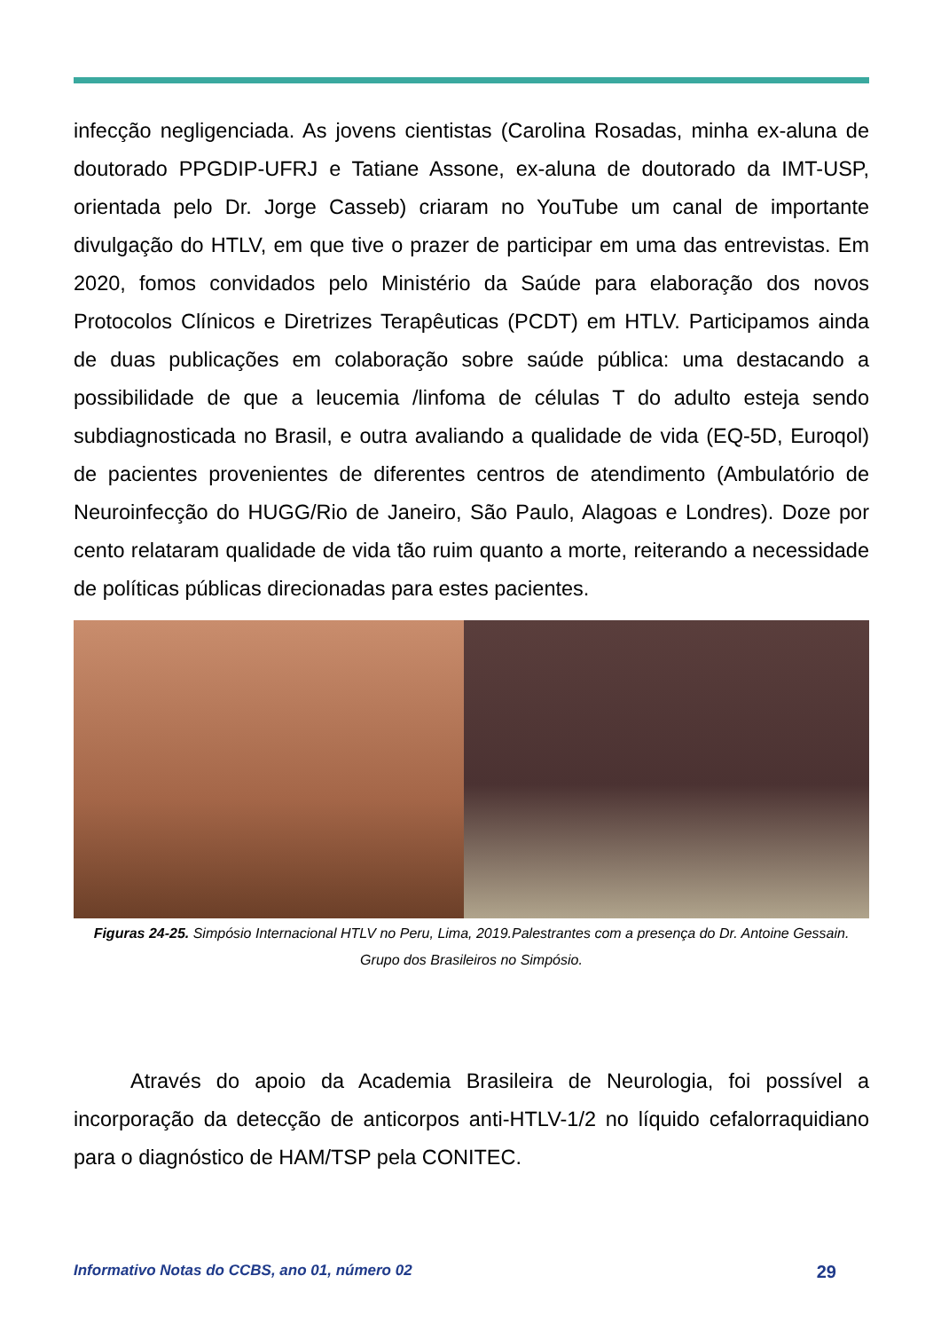infecção negligenciada. As jovens cientistas (Carolina Rosadas, minha ex-aluna de doutorado PPGDIP-UFRJ e Tatiane Assone, ex-aluna de doutorado da IMT-USP, orientada pelo Dr. Jorge Casseb) criaram no YouTube um canal de importante divulgação do HTLV, em que tive o prazer de participar em uma das entrevistas. Em 2020, fomos convidados pelo Ministério da Saúde para elaboração dos novos Protocolos Clínicos e Diretrizes Terapêuticas (PCDT) em HTLV. Participamos ainda de duas publicações em colaboração sobre saúde pública: uma destacando a possibilidade de que a leucemia /linfoma de células T do adulto esteja sendo subdiagnosticada no Brasil, e outra avaliando a qualidade de vida (EQ-5D, Euroqol) de pacientes provenientes de diferentes centros de atendimento (Ambulatório de Neuroinfecção do HUGG/Rio de Janeiro, São Paulo, Alagoas e Londres). Doze por cento relataram qualidade de vida tão ruim quanto a morte, reiterando a necessidade de políticas públicas direcionadas para estes pacientes.
Figuras 24-25. Simpósio Internacional HTLV no Peru, Lima, 2019.Palestrantes com a presença do Dr. Antoine Gessain. Grupo dos Brasileiros no Simpósio.
Através do apoio da Academia Brasileira de Neurologia, foi possível a incorporação da detecção de anticorpos anti-HTLV-1/2 no líquido cefalorraquidiano para o diagnóstico de HAM/TSP pela CONITEC.
Informativo Notas do CCBS, ano 01, número 02 29